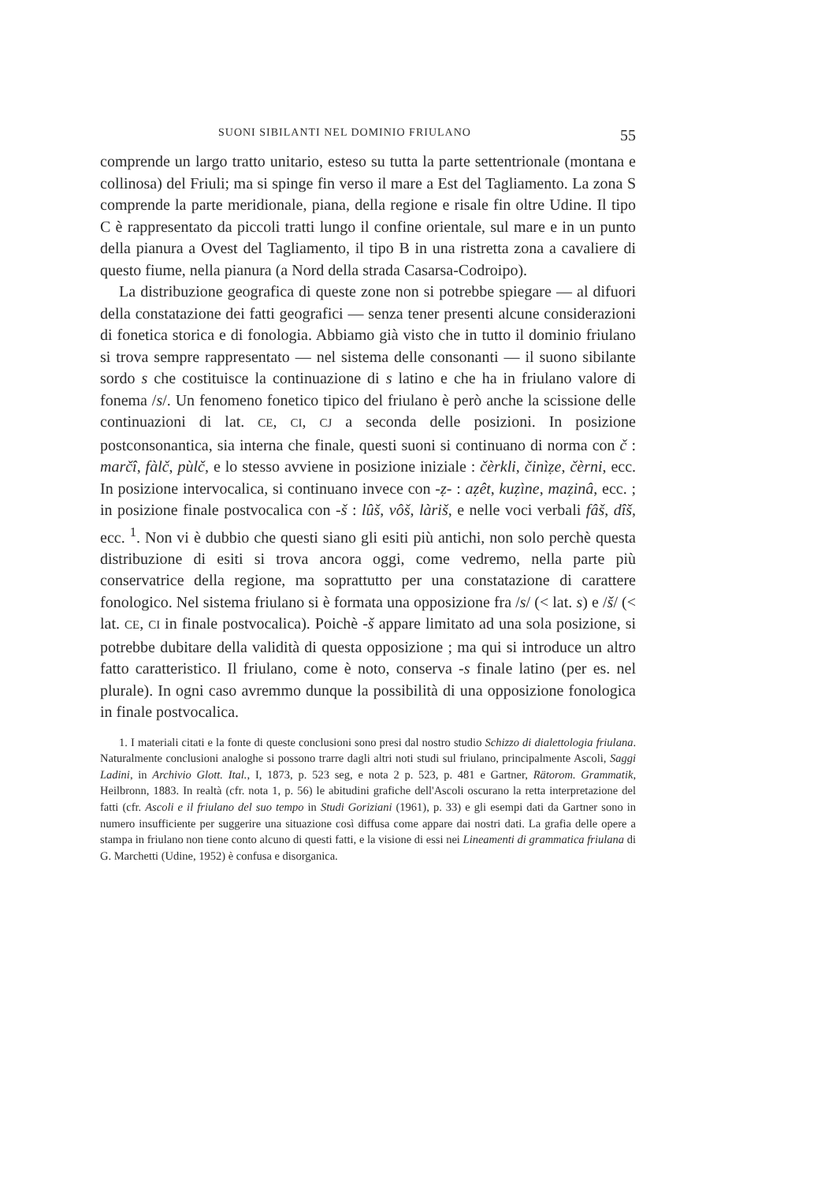SUONI SIBILANTI NEL DOMINIO FRIULANO 55
comprende un largo tratto unitario, esteso su tutta la parte settentrionale (montana e collinosa) del Friuli; ma si spinge fin verso il mare a Est del Tagliamento. La zona S comprende la parte meridionale, piana, della regione e risale fin oltre Udine. Il tipo C è rappresentato da piccoli tratti lungo il confine orientale, sul mare e in un punto della pianura a Ovest del Tagliamento, il tipo B in una ristretta zona a cavaliere di questo fiume, nella pianura (a Nord della strada Casarsa-Codroipo).
La distribuzione geografica di queste zone non si potrebbe spiegare — al difuori della constatazione dei fatti geografici — senza tener presenti alcune considerazioni di fonetica storica e di fonologia. Abbiamo già visto che in tutto il dominio friulano si trova sempre rappresentato — nel sistema delle consonanti — il suono sibilante sordo s che costituisce la continuazione di s latino e che ha in friulano valore di fonema /s/. Un fenomeno fonetico tipico del friulano è però anche la scissione delle continuazioni di lat. CE, CI, CJ a seconda delle posizioni. In posizione postconsonantica, sia interna che finale, questi suoni si continuano di norma con č : marčî, fàlč, pùlč, e lo stesso avviene in posizione iniziale : čèrkli, činìẓe, čèrni, ecc. In posizione intervocalica, si continuano invece con -ẓ- : aẓêt, kuẓìne, maẓinâ, ecc. ; in posizione finale postvocalica con -š : lûš, vôš, làriš, e nelle voci verbali fâš, dîš, ecc. <sup>1</sup>. Non vi è dubbio che questi siano gli esiti più antichi, non solo perchè questa distribuzione di esiti si trova ancora oggi, come vedremo, nella parte più conservatrice della regione, ma soprattutto per una constatazione di carattere fonologico. Nel sistema friulano si è formata una opposizione fra /s/ (< lat. s) e /š/ (< lat. CE, CI in finale postvocalica). Poichè -š appare limitato ad una sola posizione, si potrebbe dubitare della validità di questa opposizione ; ma qui si introduce un altro fatto caratteristico. Il friulano, come è noto, conserva -s finale latino (per es. nel plurale). In ogni caso avremmo dunque la possibilità di una opposizione fonologica in finale postvocalica.
1. I materiali citati e la fonte di queste conclusioni sono presi dal nostro studio Schizzo di dialettologia friulana. Naturalmente conclusioni analoghe si possono trarre dagli altri noti studi sul friulano, principalmente Ascoli, Saggi Ladini, in Archivio Glott. Ital., I, 1873, p. 523 seg, e nota 2 p. 523, p. 481 e Gartner, Rätorom. Grammatik, Heilbronn, 1883. In realtà (cfr. nota 1, p. 56) le abitudini grafiche dell'Ascoli oscurano la retta interpretazione del fatti (cfr. Ascoli e il friulano del suo tempo in Studi Goriziani (1961), p. 33) e gli esempi dati da Gartner sono in numero insufficiente per suggerire una situazione così diffusa come appare dai nostri dati. La grafia delle opere a stampa in friulano non tiene conto alcuno di questi fatti, e la visione di essi nei Lineamenti di grammatica friulana di G. Marchetti (Udine, 1952) è confusa e disorganica.